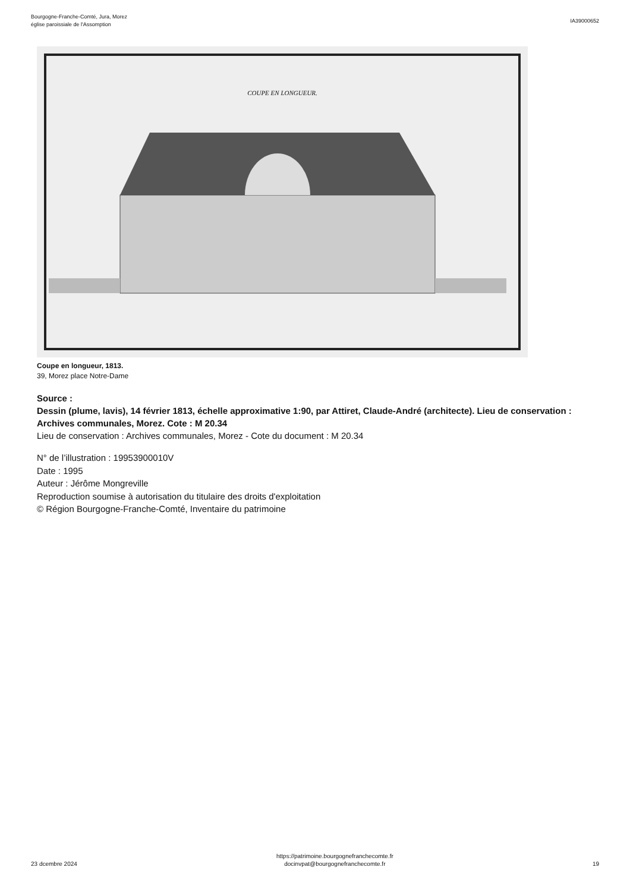Bourgogne-Franche-Comté, Jura, Morez
église paroissiale de l'Assomption
IA39000652
COUPE EN LONGUEUR.
Coupe en longueur, 1813.
39, Morez place Notre-Dame
Source :
Dessin (plume, lavis), 14 février 1813, échelle approximative 1:90, par Attiret, Claude-André (architecte). Lieu de conservation : Archives communales, Morez. Cote : M 20.34
Lieu de conservation : Archives communales, Morez - Cote du document : M 20.34
N° de l’illustration : 19953900010V
Date : 1995
Auteur : Jérôme Mongreville
Reproduction soumise à autorisation du titulaire des droits d'exploitation
© Région Bourgogne-Franche-Comté, Inventaire du patrimoine
23 dcembre 2024
https://patrimoine.bourgognefranchecomte.fr
docinvpat@bourgognefranchecomte.fr
19